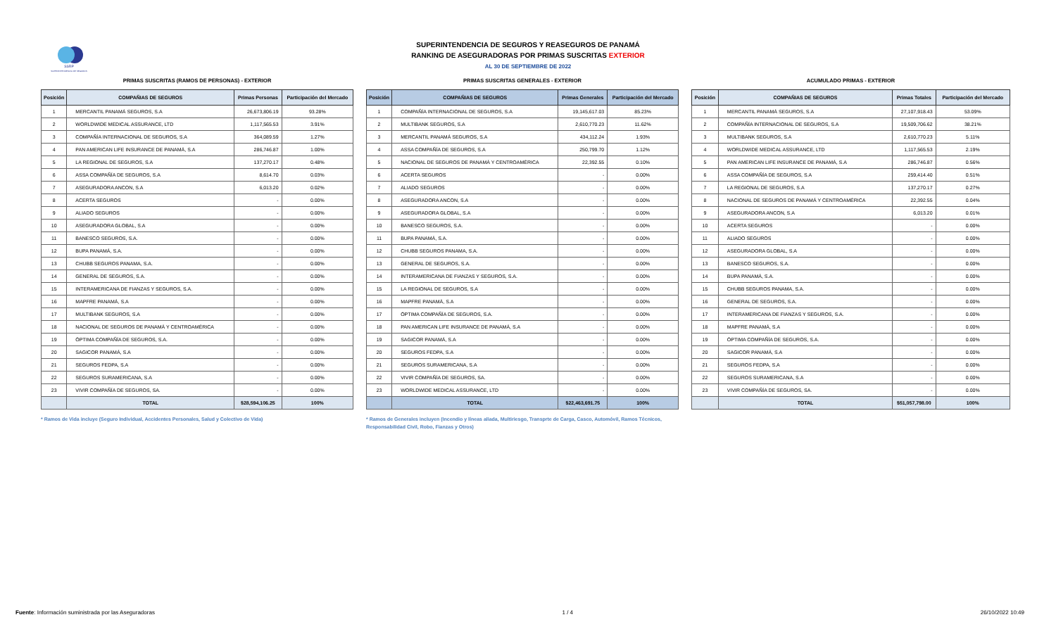SSRP
SUPERINTENDENCIA DE SEGUROS
SUPERINTENDENCIA DE SEGUROS Y REASEGUROS DE PANAMÁ
RANKING DE ASEGURADORAS POR PRIMAS SUSCRITAS EXTERIOR
AL 30 DE SEPTIEMBRE DE 2022
PRIMAS SUSCRITAS (RAMOS DE PERSONAS) - EXTERIOR
| Posición | COMPAÑIAS DE SEGUROS | Primas Personas | Participación del Mercado |
| --- | --- | --- | --- |
| 1 | MERCANTIL PANAMÁ SEGUROS, S.A | 26,673,806.19 | 93.28% |
| 2 | WORLDWIDE MEDICAL ASSURANCE, LTD | 1,117,565.53 | 3.91% |
| 3 | COMPAÑÍA INTERNACIONAL DE SEGUROS, S.A | 364,089.59 | 1.27% |
| 4 | PAN AMERICAN LIFE INSURANCE DE PANAMÁ, S.A | 286,746.87 | 1.00% |
| 5 | LA REGIONAL DE SEGUROS, S.A | 137,270.17 | 0.48% |
| 6 | ASSA COMPAÑÍA DE SEGUROS, S.A | 8,614.70 | 0.03% |
| 7 | ASEGURADORA ANCON, S.A | 6,013.20 | 0.02% |
| 8 | ACERTA SEGUROS | - | 0.00% |
| 9 | ALIADO SEGUROS | - | 0.00% |
| 10 | ASEGURADORA GLOBAL, S.A | - | 0.00% |
| 11 | BANESCO SEGUROS, S.A. | - | 0.00% |
| 12 | BUPA PANAMÁ, S.A. | - | 0.00% |
| 13 | CHUBB SEGUROS PANAMA, S.A. | - | 0.00% |
| 14 | GENERAL DE SEGUROS, S.A. | - | 0.00% |
| 15 | INTERAMERICANA DE FIANZAS Y SEGUROS, S.A. | - | 0.00% |
| 16 | MAPFRE PANAMÁ, S.A | - | 0.00% |
| 17 | MULTIBANK SEGUROS, S.A | - | 0.00% |
| 18 | NACIONAL DE SEGUROS DE PANAMÁ Y CENTROAMÉRICA | - | 0.00% |
| 19 | ÓPTIMA COMPAÑÍA DE SEGUROS, S.A. | - | 0.00% |
| 20 | SAGICOR PANAMÁ, S.A | - | 0.00% |
| 21 | SEGUROS FEDPA, S.A | - | 0.00% |
| 22 | SEGUROS SURAMERICANA, S.A | - | 0.00% |
| 23 | VIVIR COMPAÑÍA DE SEGUROS, SA. | - | 0.00% |
| | TOTAL | $28,594,106.25 | 100% |
* Ramos de Vida incluye (Seguro Individual, Accidentes Personales, Salud y Colectivo de Vida)
PRIMAS SUSCRITAS GENERALES - EXTERIOR
| Posición | COMPAÑIAS DE SEGUROS | Primas Generales | Participación del Mercado |
| --- | --- | --- | --- |
| 1 | COMPAÑÍA INTERNACIONAL DE SEGUROS, S.A | 19,145,617.03 | 85.23% |
| 2 | MULTIBANK SEGUROS, S.A | 2,610,770.23 | 11.62% |
| 3 | MERCANTIL PANAMÁ SEGUROS, S.A | 434,112.24 | 1.93% |
| 4 | ASSA COMPAÑÍA DE SEGUROS, S.A | 250,799.70 | 1.12% |
| 5 | NACIONAL DE SEGUROS DE PANAMÁ Y CENTROAMÉRICA | 22,392.55 | 0.10% |
| 6 | ACERTA SEGUROS | - | 0.00% |
| 7 | ALIADO SEGUROS | - | 0.00% |
| 8 | ASEGURADORA ANCON, S.A | - | 0.00% |
| 9 | ASEGURADORA GLOBAL, S.A | - | 0.00% |
| 10 | BANESCO SEGUROS, S.A. | - | 0.00% |
| 11 | BUPA PANAMÁ, S.A. | - | 0.00% |
| 12 | CHUBB SEGUROS PANAMA, S.A. | - | 0.00% |
| 13 | GENERAL DE SEGUROS, S.A. | - | 0.00% |
| 14 | INTERAMERICANA DE FIANZAS Y SEGUROS, S.A. | - | 0.00% |
| 15 | LA REGIONAL DE SEGUROS, S.A | - | 0.00% |
| 16 | MAPFRE PANAMÁ, S.A | - | 0.00% |
| 17 | ÓPTIMA COMPAÑÍA DE SEGUROS, S.A. | - | 0.00% |
| 18 | PAN AMERICAN LIFE INSURANCE DE PANAMÁ, S.A | - | 0.00% |
| 19 | SAGICOR PANAMÁ, S.A | - | 0.00% |
| 20 | SEGUROS FEDPA, S.A | - | 0.00% |
| 21 | SEGUROS SURAMERICANA, S.A | - | 0.00% |
| 22 | VIVIR COMPAÑÍA DE SEGUROS, SA. | - | 0.00% |
| 23 | WORLDWIDE MEDICAL ASSURANCE, LTD | - | 0.00% |
| | TOTAL | $22,463,691.75 | 100% |
* Ramos de Generales incluyen (Incendio y líneas aliada, Multiriesgo, Transprte de Carga, Casco, Automóvil, Ramos Técnicos, Responsabilidad Civil, Robo, Fianzas y Otros)
ACUMULADO PRIMAS - EXTERIOR
| Posición | COMPAÑIAS DE SEGUROS | Primas Totales | Participación del Mercado |
| --- | --- | --- | --- |
| 1 | MERCANTIL PANAMÁ SEGUROS, S.A | 27,107,918.43 | 53.09% |
| 2 | COMPAÑÍA INTERNACIONAL DE SEGUROS, S.A | 19,509,706.62 | 38.21% |
| 3 | MULTIBANK SEGUROS, S.A | 2,610,770.23 | 5.11% |
| 4 | WORLDWIDE MEDICAL ASSURANCE, LTD | 1,117,565.53 | 2.19% |
| 5 | PAN AMERICAN LIFE INSURANCE DE PANAMÁ, S.A | 286,746.87 | 0.56% |
| 6 | ASSA COMPAÑÍA DE SEGUROS, S.A | 259,414.40 | 0.51% |
| 7 | LA REGIONAL DE SEGUROS, S.A | 137,270.17 | 0.27% |
| 8 | NACIONAL DE SEGUROS DE PANAMÁ Y CENTROAMÉRICA | 22,392.55 | 0.04% |
| 9 | ASEGURADORA ANCON, S.A | 6,013.20 | 0.01% |
| 10 | ACERTA SEGUROS | - | 0.00% |
| 11 | ALIADO SEGUROS | - | 0.00% |
| 12 | ASEGURADORA GLOBAL, S.A | - | 0.00% |
| 13 | BANESCO SEGUROS, S.A. | - | 0.00% |
| 14 | BUPA PANAMÁ, S.A. | - | 0.00% |
| 15 | CHUBB SEGUROS PANAMA, S.A. | - | 0.00% |
| 16 | GENERAL DE SEGUROS, S.A. | - | 0.00% |
| 17 | INTERAMERICANA DE FIANZAS Y SEGUROS, S.A. | - | 0.00% |
| 18 | MAPFRE PANAMÁ, S.A | - | 0.00% |
| 19 | ÓPTIMA COMPAÑÍA DE SEGUROS, S.A. | - | 0.00% |
| 20 | SAGICOR PANAMÁ, S.A | - | 0.00% |
| 21 | SEGUROS FEDPA, S.A | - | 0.00% |
| 22 | SEGUROS SURAMERICANA, S.A | - | 0.00% |
| 23 | VIVIR COMPAÑÍA DE SEGUROS, SA. | - | 0.00% |
| | TOTAL | $51,057,798.00 | 100% |
Fuente: Información suministrada por las Aseguradoras 1 / 4 26/10/2022 10:49